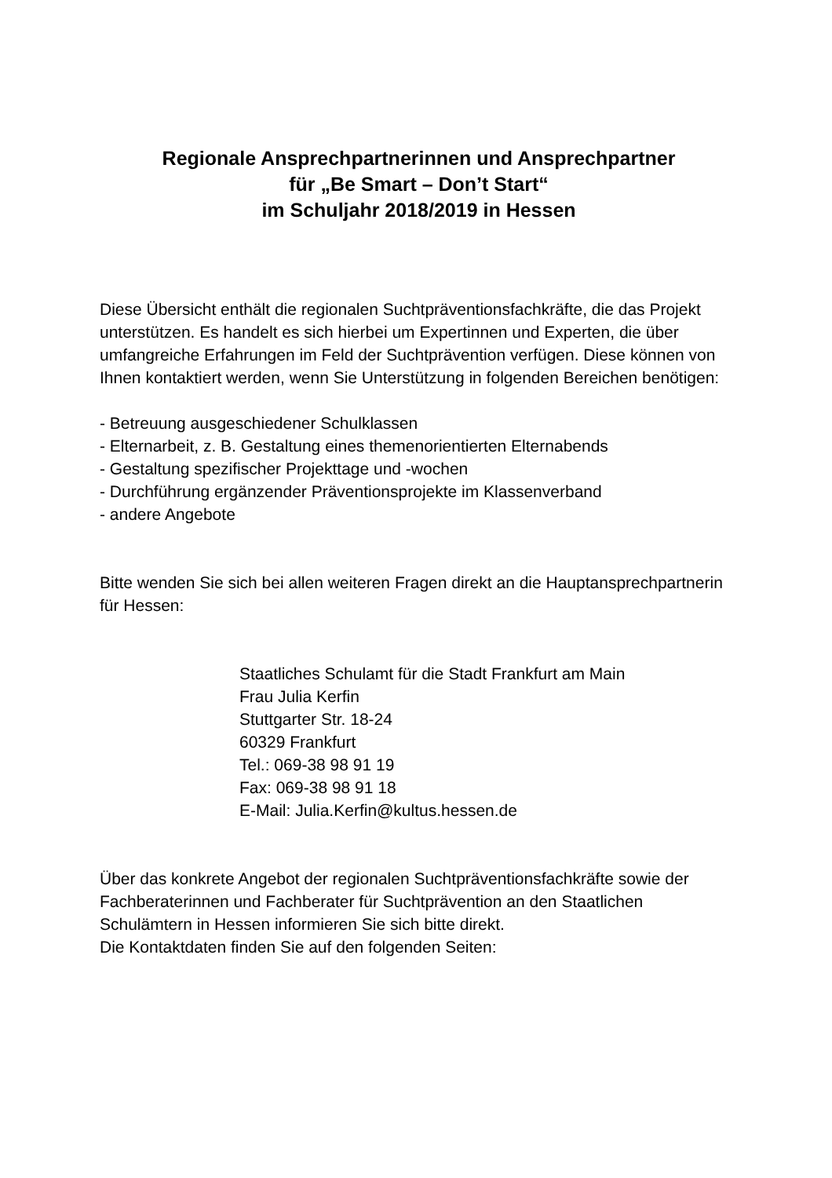Regionale Ansprechpartnerinnen und Ansprechpartner
für „Be Smart – Don’t Start“
im Schuljahr 2018/2019 in Hessen
Diese Übersicht enthält die regionalen Suchtpräventionsfachkräfte, die das Projekt unterstützen. Es handelt es sich hierbei um Expertinnen und Experten, die über umfangreiche Erfahrungen im Feld der Suchtprävention verfügen. Diese können von Ihnen kontaktiert werden, wenn Sie Unterstützung in folgenden Bereichen benötigen:
- Betreuung ausgeschiedener Schulklassen
- Elternarbeit, z. B. Gestaltung eines themenorientierten Elternabends
- Gestaltung spezifischer Projekttage und -wochen
- Durchführung ergänzender Präventionsprojekte im Klassenverband
- andere Angebote
Bitte wenden Sie sich bei allen weiteren Fragen direkt an die Hauptansprechpartnerin für Hessen:
Staatliches Schulamt für die Stadt Frankfurt am Main
Frau Julia Kerfin
Stuttgarter Str. 18-24
60329 Frankfurt
Tel.: 069-38 98 91 19
Fax: 069-38 98 91 18
E-Mail: Julia.Kerfin@kultus.hessen.de
Über das konkrete Angebot der regionalen Suchtpräventionsfachkräfte sowie der Fachberaterinnen und Fachberater für Suchtprävention an den Staatlichen Schulämtern in Hessen informieren Sie sich bitte direkt.
Die Kontaktdaten finden Sie auf den folgenden Seiten: